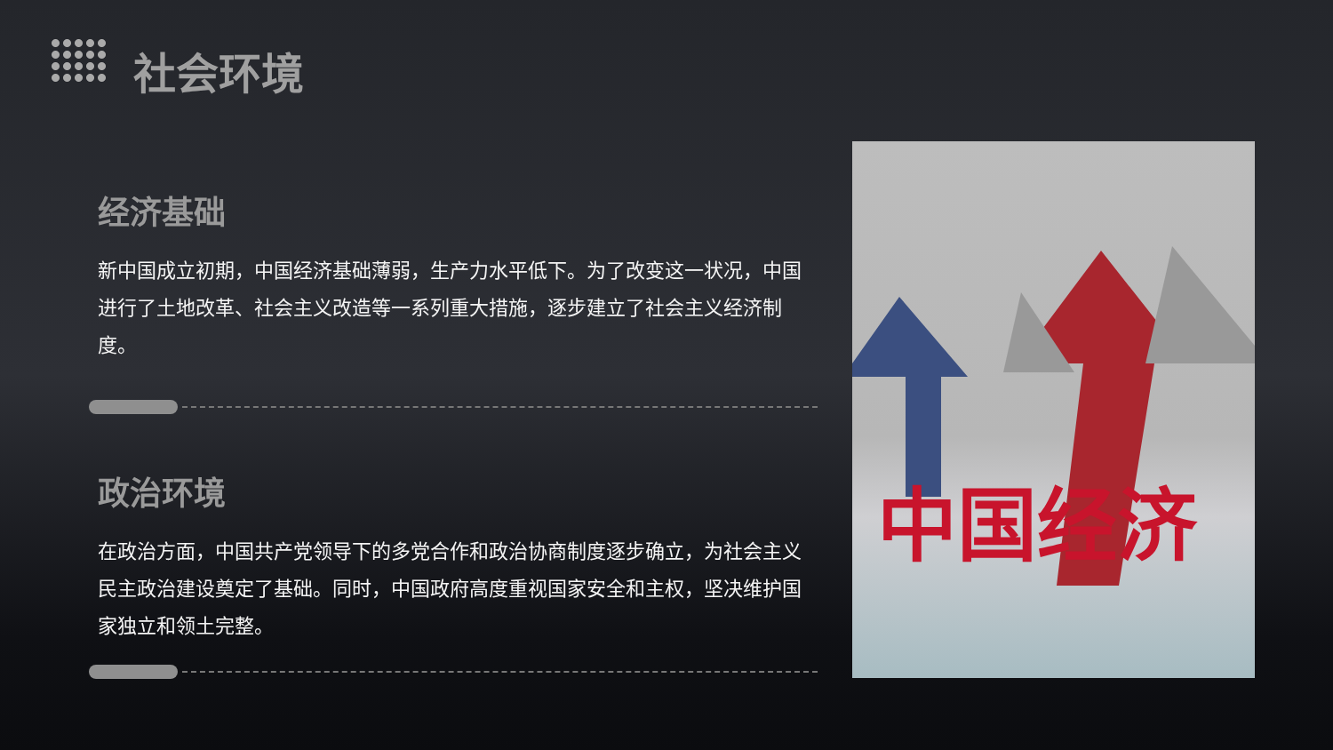社会环境
经济基础
新中国成立初期，中国经济基础薄弱，生产力水平低下。为了改变这一状况，中国进行了土地改革、社会主义改造等一系列重大措施，逐步建立了社会主义经济制度。
政治环境
在政治方面，中国共产党领导下的多党合作和政治协商制度逐步确立，为社会主义民主政治建设奠定了基础。同时，中国政府高度重视国家安全和主权，坚决维护国家独立和领土完整。
中国经济